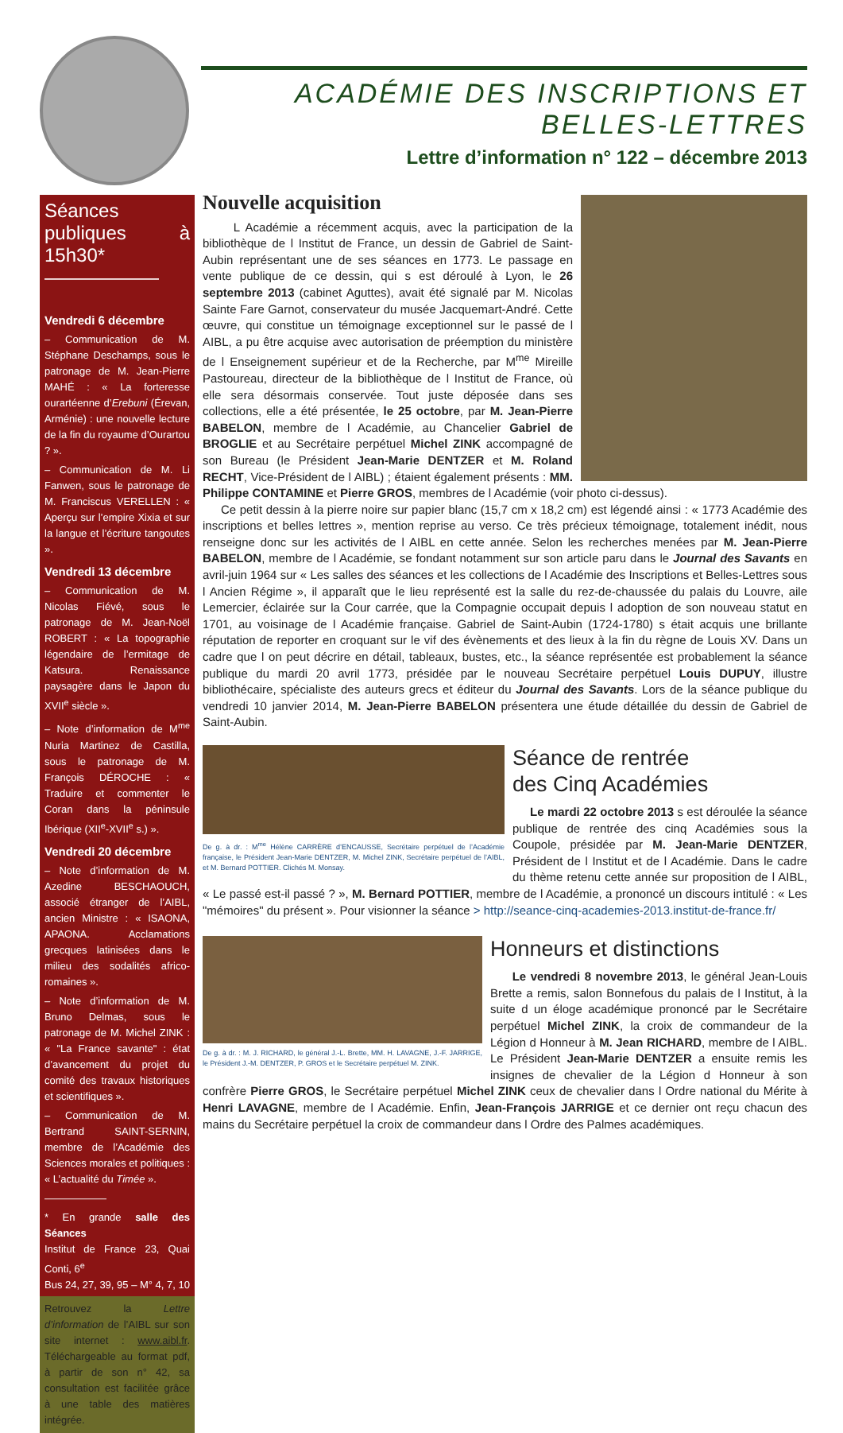ACADÉMIE DES INSCRIPTIONS ET BELLES-LETTRES
Lettre d’information n° 122 – décembre 2013
Séances publiques à 15h30*
——————
Vendredi 6 décembre
– Communication de M. Stéphane Deschamps, sous le patronage de M. Jean-Pierre MAHÉ : « La forteresse ourartéenne d’Erebuni (Érevan, Arménie) : une nouvelle lecture de la fin du royaume d’Ourartou ? ».
– Communication de M. Li Fanwen, sous le patronage de M. Franciscus VERELLEN : « Aperçu sur l’empire Xixia et sur la langue et l’écriture tangoutes ».
Vendredi 13 décembre
– Communication de M. Nicolas Fiévé, sous le patronage de M. Jean-Noël ROBERT : « La topographie légendaire de l’ermitage de Katsura. Renaissance paysagère dans le Japon du XVII<sup>e</sup> siècle ».
– Note d’information de M<sup>me</sup> Nuria Martinez de Castilla, sous le patronage de M. François DÉROCHE : « Traduire et commenter le Coran dans la péninsule Ibérique (XII<sup>e</sup>-XVII<sup>e</sup> s.) ».
Vendredi 20 décembre
– Note d’information de M. Azedine BESCHAOUCH, associé étranger de l’AIBL, ancien Ministre : « ISAONA, APAONA. Acclamations grecques latinisées dans le milieu des sodalités africo-romaines ».
– Note d’information de M. Bruno Delmas, sous le patronage de M. Michel ZINK : « "La France savante" : état d’avancement du projet du comité des travaux historiques et scientifiques ».
– Communication de M. Bertrand SAINT-SERNIN, membre de l’Académie des Sciences morales et politiques : « L’actualité du Timée ».
——————
* En grande salle des Séances
Institut de France 23, Quai Conti, 6<sup>e</sup>
Bus 24, 27, 39, 95 – M° 4, 7, 10
Retrouvez la Lettre d’information de l’AIBL sur son site internet : www.aibl.fr. Téléchargeable au format pdf, à partir de son n° 42, sa consultation est facilitée grâce à une table des matières intégrée.
Nouvelle acquisition
L Académie a récemment acquis, avec la participation de la bibliothèque de l Institut de France, un dessin de Gabriel de Saint-Aubin représentant une de ses séances en 1773. Le passage en vente publique de ce dessin, qui s est déroulé à Lyon, le 26 septembre 2013 (cabinet Aguttes), avait été signalé par M. Nicolas Sainte Fare Garnot, conservateur du musée Jacquemart-André. Cette œuvre, qui constitue un témoignage exceptionnel sur le passé de l AIBL, a pu être acquise avec autorisation de préemption du ministère de l Enseignement supérieur et de la Recherche, par M<sup>me</sup> Mireille Pastoureau, directeur de la bibliothèque de l Institut de France, où elle sera désormais conservée. Tout juste déposée dans ses collections, elle a été présentée, le 25 octobre, par M. Jean-Pierre BABELON, membre de l Académie, au Chancelier Gabriel de BROGLIE et au Secrétaire perpétuel Michel ZINK accompagné de son Bureau (le Président Jean-Marie DENTZER et M. Roland RECHT, Vice-Président de l AIBL) ; étaient également présents : MM. Philippe CONTAMINE et Pierre GROS, membres de l Académie (voir photo ci-dessus).
Ce petit dessin à la pierre noire sur papier blanc (15,7 cm x 18,2 cm) est légendé ainsi : « 1773 Académie des inscriptions et belles lettres », mention reprise au verso. Ce très précieux témoignage, totalement inédit, nous renseigne donc sur les activités de l AIBL en cette année. Selon les recherches menées par M. Jean-Pierre BABELON, membre de l Académie, se fondant notamment sur son article paru dans le Journal des Savants en avril-juin 1964 sur « Les salles des séances et les collections de l Académie des Inscriptions et Belles-Lettres sous l Ancien Régime », il apparaît que le lieu représenté est la salle du rez-de-chaussée du palais du Louvre, aile Lemercier, éclairée sur la Cour carrée, que la Compagnie occupait depuis l adoption de son nouveau statut en 1701, au voisinage de l Académie française. Gabriel de Saint-Aubin (1724-1780) s était acquis une brillante réputation de reporter en croquant sur le vif des évènements et des lieux à la fin du règne de Louis XV. Dans un cadre que l on peut décrire en détail, tableaux, bustes, etc., la séance représentée est probablement la séance publique du mardi 20 avril 1773, présidée par le nouveau Secrétaire perpétuel Louis DUPUY, illustre bibliothécaire, spécialiste des auteurs grecs et éditeur du Journal des Savants. Lors de la séance publique du vendredi 10 janvier 2014, M. Jean-Pierre BABELON présentera une étude détaillée du dessin de Gabriel de Saint-Aubin.
De g. à dr. : M<sup>me</sup> Hélène CARRÈRE d’ENCAUSSE, Secrétaire perpétuel de l’Académie française, le Président Jean-Marie DENTZER, M. Michel ZINK, Secrétaire perpétuel de l’AIBL, et M. Bernard POTTIER. Clichés M. Monsay.
Séance de rentrée
des Cinq Académies
Le mardi 22 octobre 2013 s est déroulée la séance publique de rentrée des cinq Académies sous la Coupole, présidée par M. Jean-Marie DENTZER, Président de l Institut et de l Académie. Dans le cadre du thème retenu cette année sur proposition de l AIBL, « Le passé est-il passé ? », M. Bernard POTTIER, membre de l Académie, a prononcé un discours intitulé : « Les "mémoires" du présent ». Pour visionner la séance > http://seance-cinq-academies-2013.institut-de-france.fr/
De g. à dr. : M. J. RICHARD, le général J.-L. Brette, MM. H. LAVAGNE, J.-F. JARRIGE, le Président J.-M. DENTZER, P. GROS et le Secrétaire perpétuel M. ZINK.
Honneurs et distinctions
Le vendredi 8 novembre 2013, le général Jean-Louis Brette a remis, salon Bonnefous du palais de l Institut, à la suite d un éloge académique prononcé par le Secrétaire perpétuel Michel ZINK, la croix de commandeur de la Légion d Honneur à M. Jean RICHARD, membre de l AIBL. Le Président Jean-Marie DENTZER a ensuite remis les insignes de chevalier de la Légion d Honneur à son confrère Pierre GROS, le Secrétaire perpétuel Michel ZINK ceux de chevalier dans l Ordre national du Mérite à Henri LAVAGNE, membre de l Académie. Enfin, Jean-François JARRIGE et ce dernier ont reçu chacun des mains du Secrétaire perpétuel la croix de commandeur dans l Ordre des Palmes académiques.